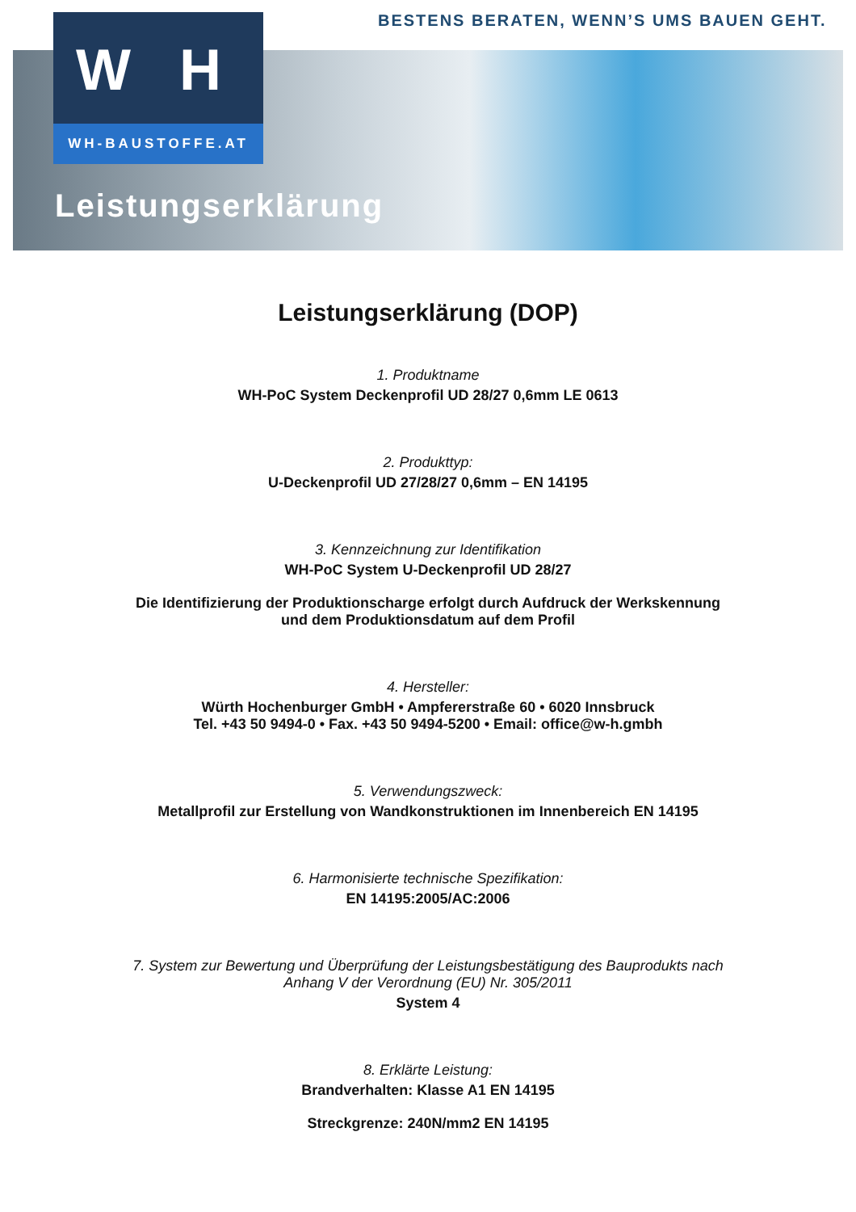BESTENS BERATEN, WENN’S UMS BAUEN GEHT.
W H
WH-BAUSTOFFE.AT
Leistungserklärung
Leistungserklärung (DOP)
1. Produktname
WH-PoC System Deckenprofil UD 28/27 0,6mm LE 0613
2. Produkttyp:
U-Deckenprofil UD 27/28/27 0,6mm – EN 14195
3. Kennzeichnung zur Identifikation
WH-PoC System U-Deckenprofil UD 28/27
Die Identifizierung der Produktionscharge erfolgt durch Aufdruck der Werkskennung
und dem Produktionsdatum auf dem Profil
4. Hersteller:
Würth Hochenburger GmbH • Ampfererstraße 60 • 6020 Innsbruck
Tel. +43 50 9494-0 • Fax. +43 50 9494-5200 • Email: office@w-h.gmbh
5. Verwendungszweck:
Metallprofil zur Erstellung von Wandkonstruktionen im Innenbereich EN 14195
6. Harmonisierte technische Spezifikation:
EN 14195:2005/AC:2006
7. System zur Bewertung und Überprüfung der Leistungsbestätigung des Bauprodukts nach
Anhang V der Verordnung (EU) Nr. 305/2011
System 4
8. Erklärte Leistung:
Brandverhalten: Klasse A1 EN 14195
Streckgrenze: 240N/mm2 EN 14195